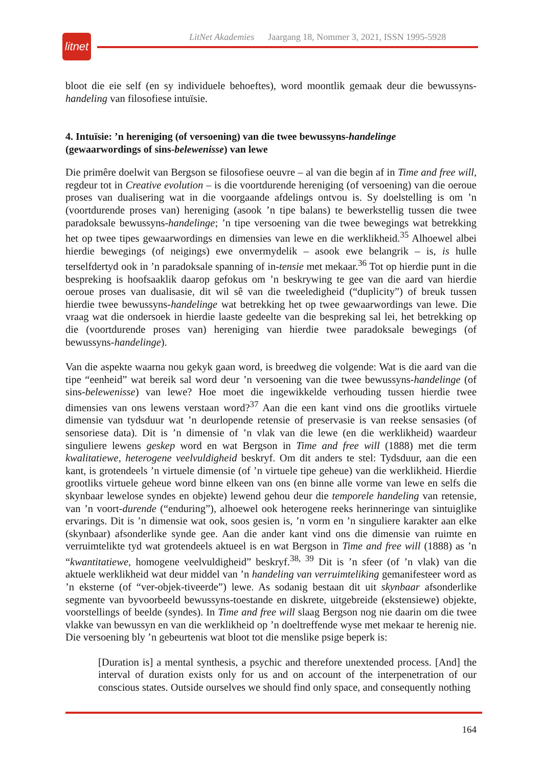LitNet Akademies Jaargang 18, Nommer 3, 2021, ISSN 1995-5928
litnet
bloot die eie self (en sy individuele behoeftes), word moontlik gemaak deur die bewussyns-handeling van filosofiese intuïsie.
4. Intuïsie: ’n hereniging (of versoening) van die twee bewussyns-handelinge
(gewaarwordings of sins-belewenisse) van lewe
Die primêre doelwit van Bergson se filosofiese oeuvre – al van die begin af in Time and free will, regdeur tot in Creative evolution – is die voortdurende hereniging (of versoening) van die oeroue proses van dualisering wat in die voorgaande afdelings ontvou is. Sy doelstelling is om ’n (voortdurende proses van) hereniging (asook ’n tipe balans) te bewerkstellig tussen die twee paradoksale bewussyns-handelinge; ’n tipe versoening van die twee bewegings wat betrekking het op twee tipes gewaarwordings en dimensies van lewe en die werklikheid.<sup>35</sup> Alhoewel albei hierdie bewegings (of neigings) ewe onvermydelik – asook ewe belangrik – is, is hulle terselfdertyd ook in ’n paradoksale spanning of in-tensie met mekaar.<sup>36</sup> Tot op hierdie punt in die bespreking is hoofsaaklik daarop gefokus om ’n beskrywing te gee van die aard van hierdie oeroue proses van dualisasie, dit wil sê van die tweeledigheid (“duplicity”) of breuk tussen hierdie twee bewussyns-handelinge wat betrekking het op twee gewaarwordings van lewe. Die vraag wat die ondersoek in hierdie laaste gedeelte van die bespreking sal lei, het betrekking op die (voortdurende proses van) hereniging van hierdie twee paradoksale bewegings (of bewussyns-handelinge).
Van die aspekte waarna nou gekyk gaan word, is breedweg die volgende: Wat is die aard van die tipe “eenheid” wat bereik sal word deur ’n versoening van die twee bewussyns-handelinge (of sins-belewenisse) van lewe? Hoe moet die ingewikkelde verhouding tussen hierdie twee dimensies van ons lewens verstaan word?<sup>37</sup> Aan die een kant vind ons die grootliks virtuele dimensie van tydsduur wat ’n deurlopende retensie of preservasie is van reekse sensasies (of sensoriese data). Dit is ’n dimensie of ’n vlak van die lewe (en die werklikheid) waardeur singuliere lewens geskep word en wat Bergson in Time and free will (1888) met die term kwalitatiewe, heterogene veelvuldigheid beskryf. Om dit anders te stel: Tydsduur, aan die een kant, is grotendeels ’n virtuele dimensie (of ’n virtuele tipe geheue) van die werklikheid. Hierdie grootliks virtuele geheue word binne elkeen van ons (en binne alle vorme van lewe en selfs die skynbaar lewelose syndes en objekte) lewend gehou deur die temporele handeling van retensie, van ’n voort-durende (“enduring”), alhoewel ook heterogene reeks herinneringe van sintuiglike ervarings. Dit is ’n dimensie wat ook, soos gesien is, ’n vorm en ’n singuliere karakter aan elke (skynbaar) afsonderlike synde gee. Aan die ander kant vind ons die dimensie van ruimte en verruimtelikte tyd wat grotendeels aktueel is en wat Bergson in Time and free will (1888) as ’n “kwantitatiewe, homogene veelvuldigheid” beskryf.<sup>38, 39</sup> Dit is ’n sfeer (of ’n vlak) van die aktuele werklikheid wat deur middel van ’n handeling van verruimteliking gemanifesteer word as ’n eksterne (of “ver-objek-tiveerde”) lewe. As sodanig bestaan dit uit skynbaar afsonderlike segmente van byvoorbeeld bewussyns-toestande en diskrete, uitgebreide (ekstensiewe) objekte, voorstellings of beelde (syndes). In Time and free will slaag Bergson nog nie daarin om die twee vlakke van bewussyn en van die werklikheid op ’n doeltreffende wyse met mekaar te herenig nie. Die versoening bly ’n gebeurtenis wat bloot tot die menslike psige beperk is:
[Duration is] a mental synthesis, a psychic and therefore unextended process. [And] the interval of duration exists only for us and on account of the interpenetration of our conscious states. Outside ourselves we should find only space, and consequently nothing
164